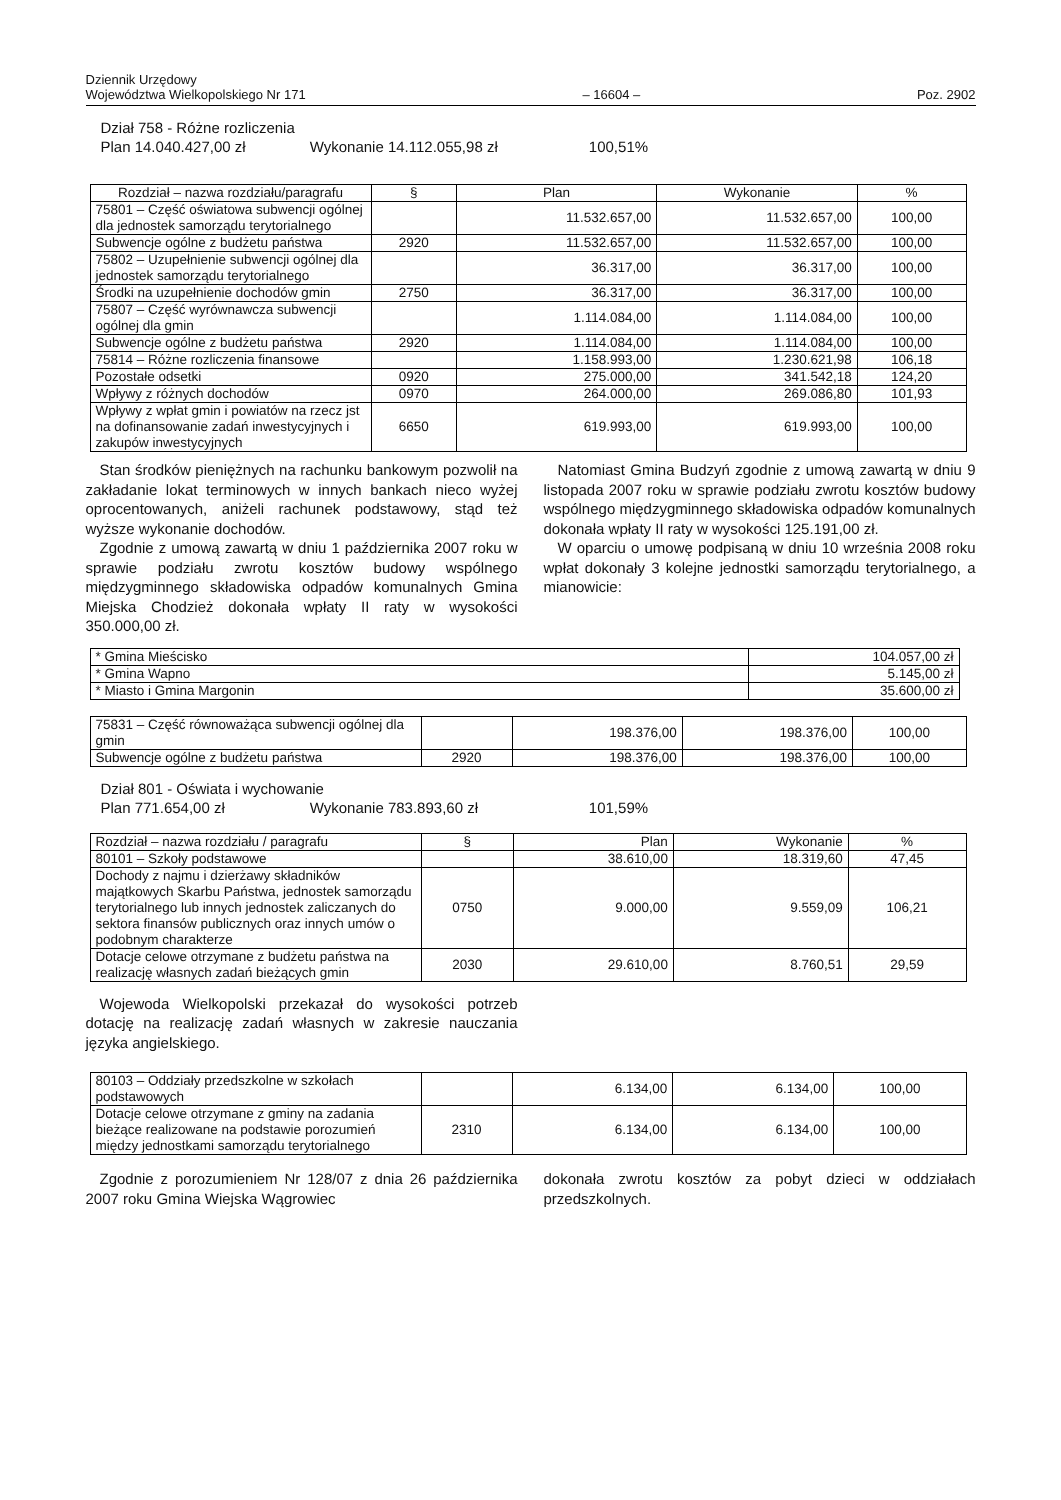Dziennik Urzędowy
Województwa Wielkopolskiego Nr 171
– 16604 –
Poz. 2902
Dział 758 - Różne rozliczenia
Plan 14.040.427,00 zł Wykonanie 14.112.055,98 zł 100,51%
| Rozdział – nazwa rozdziału/paragrafu | § | Plan | Wykonanie | % |
| --- | --- | --- | --- | --- |
| 75801 – Część oświatowa subwencji ogólnej dla jednostek samorządu terytorialnego | | 11.532.657,00 | 11.532.657,00 | 100,00 |
| Subwencje ogólne z budżetu państwa | 2920 | 11.532.657,00 | 11.532.657,00 | 100,00 |
| 75802 – Uzupełnienie subwencji ogólnej dla jednostek samorządu terytorialnego | | 36.317,00 | 36.317,00 | 100,00 |
| Środki na uzupełnienie dochodów gmin | 2750 | 36.317,00 | 36.317,00 | 100,00 |
| 75807 – Część wyrównawcza subwencji ogólnej dla gmin | | 1.114.084,00 | 1.114.084,00 | 100,00 |
| Subwencje ogólne z budżetu państwa | 2920 | 1.114.084,00 | 1.114.084,00 | 100,00 |
| 75814 – Różne rozliczenia finansowe | | 1.158.993,00 | 1.230.621,98 | 106,18 |
| Pozostałe odsetki | 0920 | 275.000,00 | 341.542,18 | 124,20 |
| Wpływy z różnych dochodów | 0970 | 264.000,00 | 269.086,80 | 101,93 |
| Wpływy z wpłat gmin i powiatów na rzecz jst na dofinansowanie zadań inwestycyjnych i zakupów inwestycyjnych | 6650 | 619.993,00 | 619.993,00 | 100,00 |
Stan środków pieniężnych na rachunku bankowym pozwolił na zakładanie lokat terminowych w innych bankach nieco wyżej oprocentowanych, aniżeli rachunek podstawowy, stąd też wyższe wykonanie dochodów.
Zgodnie z umową zawartą w dniu 1 października 2007 roku w sprawie podziału zwrotu kosztów budowy wspólnego międzygminnego składowiska odpadów komunalnych Gmina Miejska Chodzież dokonała wpłaty II raty w wysokości 350.000,00 zł.
Natomiast Gmina Budzyń zgodnie z umową zawartą w dniu 9 listopada 2007 roku w sprawie podziału zwrotu kosztów budowy wspólnego międzygminnego składowiska odpadów komunalnych dokonała wpłaty II raty w wysokości 125.191,00 zł.
W oparciu o umowę podpisaną w dniu 10 września 2008 roku wpłat dokonały 3 kolejne jednostki samorządu terytorialnego, a mianowicie:
| * Gmina Mieścisko | 104.057,00 zł |
| * Gmina Wapno | 5.145,00 zł |
| * Miasto i Gmina Margonin | 35.600,00 zł |
| 75831 – Część równoważąca subwencji ogólnej dla gmin | | 198.376,00 | 198.376,00 | 100,00 |
| Subwencje ogólne z budżetu państwa | 2920 | 198.376,00 | 198.376,00 | 100,00 |
Dział 801 - Oświata i wychowanie
Plan 771.654,00 zł Wykonanie 783.893,60 zł 101,59%
| Rozdział – nazwa rozdziału / paragrafu | § | Plan | Wykonanie | % |
| --- | --- | --- | --- | --- |
| 80101 – Szkoły podstawowe | | 38.610,00 | 18.319,60 | 47,45 |
| Dochody z najmu i dzierżawy składników majątkowych Skarbu Państwa, jednostek samorządu terytorialnego lub innych jednostek zaliczanych do sektora finansów publicznych oraz innych umów o podobnym charakterze | 0750 | 9.000,00 | 9.559,09 | 106,21 |
| Dotacje celowe otrzymane z budżetu państwa na realizację własnych zadań bieżących gmin | 2030 | 29.610,00 | 8.760,51 | 29,59 |
Wojewoda Wielkopolski przekazał do wysokości potrzeb dotację na realizację zadań własnych w zakresie nauczania języka angielskiego.
| 80103 – Oddziały przedszkolne w szkołach podstawowych | | 6.134,00 | 6.134,00 | 100,00 |
| Dotacje celowe otrzymane z gminy na zadania bieżące realizowane na podstawie porozumień między jednostkami samorządu terytorialnego | 2310 | 6.134,00 | 6.134,00 | 100,00 |
Zgodnie z porozumieniem Nr 128/07 z dnia 26 października 2007 roku Gmina Wiejska Wągrowiec
dokonała zwrotu kosztów za pobyt dzieci w oddziałach przedszkolnych.